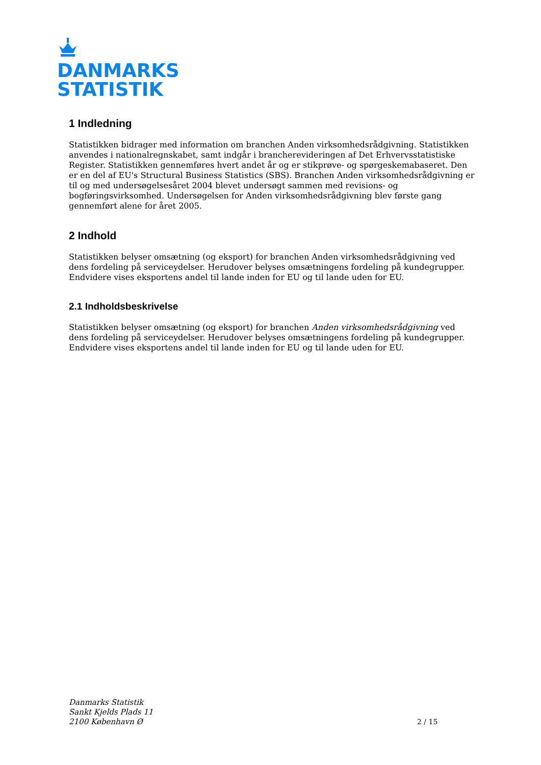DANMARKS
STATISTIK
1 Indledning
Statistikken bidrager med information om branchen Anden virksomhedsrådgivning. Statistikken anvendes i nationalregnskabet, samt indgår i brancherevideringen af Det Erhvervsstatistiske Register. Statistikken gennemføres hvert andet år og er stikprøve- og spørgeskemabaseret. Den er en del af EU's Structural Business Statistics (SBS). Branchen Anden virksomhedsrådgivning er til og med undersøgelsesåret 2004 blevet undersøgt sammen med revisions- og bogføringsvirksomhed. Undersøgelsen for Anden virksomhedsrådgivning blev første gang gennemført alene for året 2005.
2 Indhold
Statistikken belyser omsætning (og eksport) for branchen Anden virksomhedsrådgivning ved dens fordeling på serviceydelser. Herudover belyses omsætningens fordeling på kundegrupper. Endvidere vises eksportens andel til lande inden for EU og til lande uden for EU.
2.1 Indholdsbeskrivelse
Statistikken belyser omsætning (og eksport) for branchen Anden virksomhedsrådgivning ved dens fordeling på serviceydelser. Herudover belyses omsætningens fordeling på kundegrupper. Endvidere vises eksportens andel til lande inden for EU og til lande uden for EU.
Danmarks Statistik
Sankt Kjelds Plads 11
2100 København Ø
2 / 15